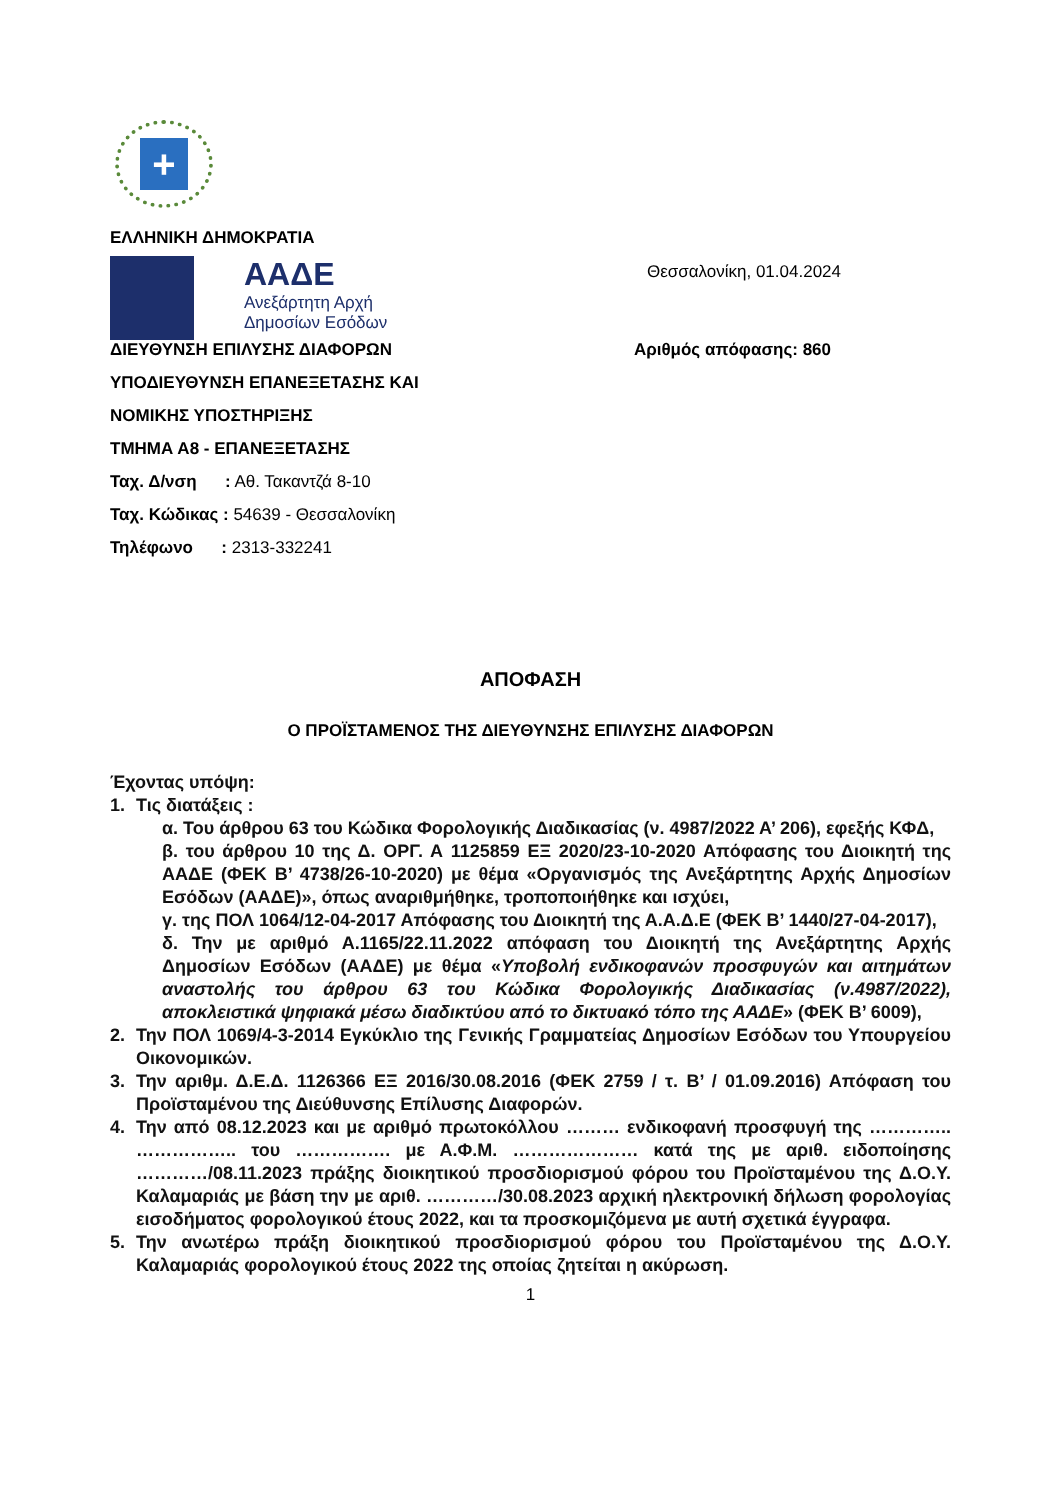+
ΕΛΛΗΝΙΚΗ ΔΗΜΟΚΡΑΤΙΑ
ΑΑΔΕ
Ανεξάρτητη Αρχή
Δημοσίων Εσόδων
Θεσσαλονίκη, 01.04.2024
ΔΙΕΥΘΥΝΣΗ ΕΠΙΛΥΣΗΣ ΔΙΑΦΟΡΩΝ Αριθμός απόφασης: 860
ΥΠΟΔΙΕΥΘΥΝΣΗ ΕΠΑΝΕΞΕΤΑΣΗΣ ΚΑΙ
ΝΟΜΙΚΗΣ ΥΠΟΣΤΗΡΙΞΗΣ
ΤΜΗΜΑ Α8 - ΕΠΑΝΕΞΕΤΑΣΗΣ
Ταχ. Δ/νση : Αθ. Τακαντζά 8-10
Ταχ. Κώδικας : 54639 - Θεσσαλονίκη
Τηλέφωνο : 2313-332241
ΑΠΟΦΑΣΗ
Ο ΠΡΟΪΣΤΑΜΕΝΟΣ ΤΗΣ ΔΙΕΥΘΥΝΣΗΣ ΕΠΙΛΥΣΗΣ ΔΙΑΦΟΡΩΝ
Έχοντας υπόψη:
1. Τις διατάξεις :
α. Του άρθρου 63 του Κώδικα Φορολογικής Διαδικασίας (ν. 4987/2022 Α’ 206), εφεξής ΚΦΔ,
β. του άρθρου 10 της Δ. ΟΡΓ. Α 1125859 ΕΞ 2020/23-10-2020 Απόφασης του Διοικητή της ΑΑΔΕ (ΦΕΚ Β’ 4738/26-10-2020) με θέμα «Οργανισμός της Ανεξάρτητης Αρχής Δημοσίων Εσόδων (ΑΑΔΕ)», όπως αναριθμήθηκε, τροποποιήθηκε και ισχύει,
γ. της ΠΟΛ 1064/12-04-2017 Απόφασης του Διοικητή της Α.Α.Δ.Ε (ΦΕΚ Β’ 1440/27-04-2017),
δ. Την με αριθμό Α.1165/22.11.2022 απόφαση του Διοικητή της Ανεξάρτητης Αρχής Δημοσίων Εσόδων (ΑΑΔΕ) με θέμα «Υποβολή ενδικοφανών προσφυγών και αιτημάτων αναστολής του άρθρου 63 του Κώδικα Φορολογικής Διαδικασίας (ν.4987/2022), αποκλειστικά ψηφιακά μέσω διαδικτύου από το δικτυακό τόπο της ΑΑΔΕ» (ΦΕΚ Β’ 6009),
2. Την ΠΟΛ 1069/4-3-2014 Εγκύκλιο της Γενικής Γραμματείας Δημοσίων Εσόδων του Υπουργείου Οικονομικών.
3. Την αριθμ. Δ.Ε.Δ. 1126366 ΕΞ 2016/30.08.2016 (ΦΕΚ 2759 / τ. Β’ / 01.09.2016) Απόφαση του Προϊσταμένου της Διεύθυνσης Επίλυσης Διαφορών.
4. Την από 08.12.2023 και με αριθμό πρωτοκόλλου ……… ενδικοφανή προσφυγή της ………….. …………….. του ……………. με Α.Φ.Μ. ………………… κατά της με αριθ. ειδοποίησης …………/08.11.2023 πράξης διοικητικού προσδιορισμού φόρου του Προϊσταμένου της Δ.Ο.Υ. Καλαμαριάς με βάση την με αριθ. …………/30.08.2023 αρχική ηλεκτρονική δήλωση φορολογίας εισοδήματος φορολογικού έτους 2022, και τα προσκομιζόμενα με αυτή σχετικά έγγραφα.
5. Την ανωτέρω πράξη διοικητικού προσδιορισμού φόρου του Προϊσταμένου της Δ.Ο.Υ. Καλαμαριάς φορολογικού έτους 2022 της οποίας ζητείται η ακύρωση.
1